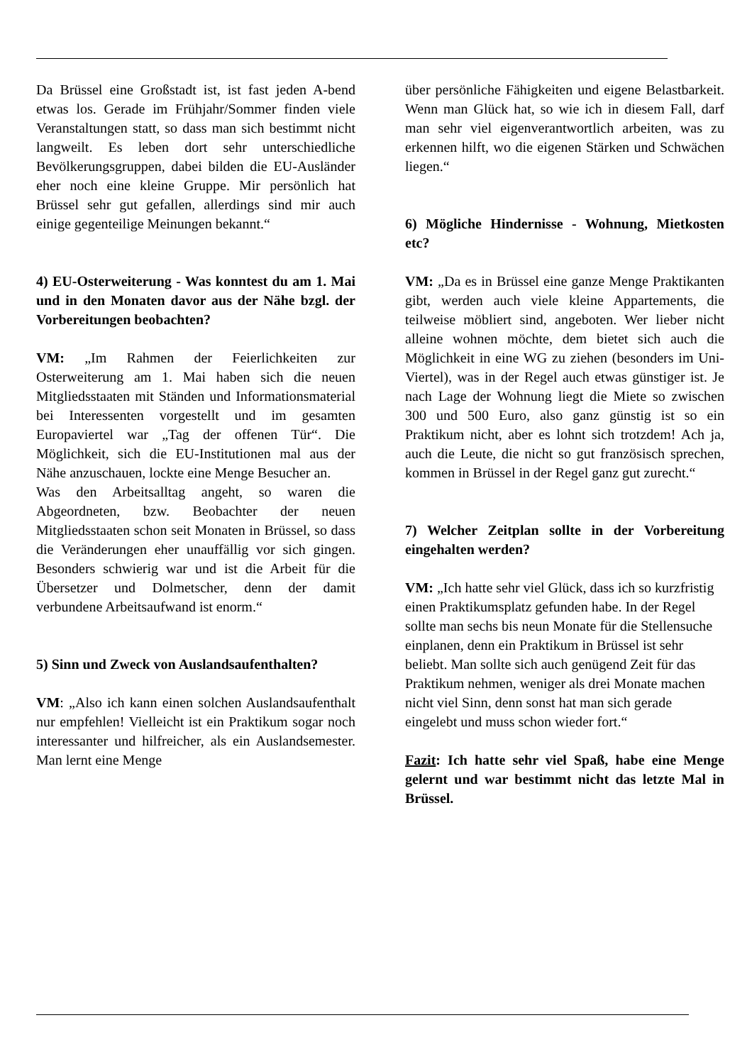Da Brüssel eine Großstadt ist, ist fast jeden A-bend etwas los. Gerade im Frühjahr/Sommer finden viele Veranstaltungen statt, so dass man sich bestimmt nicht langweilt. Es leben dort sehr unterschiedliche Bevölkerungsgruppen, dabei bilden die EU-Ausländer eher noch eine kleine Gruppe. Mir persönlich hat Brüssel sehr gut gefallen, allerdings sind mir auch einige gegenteilige Meinungen bekannt.“
4) EU-Osterweiterung - Was konntest du am 1. Mai und in den Monaten davor aus der Nähe bzgl. der Vorbereitungen beobachten?
VM: „Im Rahmen der Feierlichkeiten zur Osterweiterung am 1. Mai haben sich die neuen Mitgliedsstaaten mit Ständen und Informationsmaterial bei Interessenten vorgestellt und im gesamten Europaviertel war „Tag der offenen Tür“. Die Möglichkeit, sich die EU-Institutionen mal aus der Nähe anzuschauen, lockte eine Menge Besucher an.
Was den Arbeitsalltag angeht, so waren die Abgeordneten, bzw. Beobachter der neuen Mitgliedsstaaten schon seit Monaten in Brüssel, so dass die Veränderungen eher unauffällig vor sich gingen. Besonders schwierig war und ist die Arbeit für die Übersetzer und Dolmetscher, denn der damit verbundene Arbeitsaufwand ist enorm.“
5) Sinn und Zweck von Auslandsaufenthalten?
VM: „Also ich kann einen solchen Auslandsaufenthalt nur empfehlen! Vielleicht ist ein Praktikum sogar noch interessanter und hilfreicher, als ein Auslandsemester. Man lernt eine Menge
über persönliche Fähigkeiten und eigene Belastbarkeit. Wenn man Glück hat, so wie ich in diesem Fall, darf man sehr viel eigenverantwortlich arbeiten, was zu erkennen hilft, wo die eigenen Stärken und Schwächen liegen.“
6) Mögliche Hindernisse - Wohnung, Mietkosten etc?
VM: „Da es in Brüssel eine ganze Menge Praktikanten gibt, werden auch viele kleine Appartements, die teilweise möbliert sind, angeboten. Wer lieber nicht alleine wohnen möchte, dem bietet sich auch die Möglichkeit in eine WG zu ziehen (besonders im Uni-Viertel), was in der Regel auch etwas günstiger ist. Je nach Lage der Wohnung liegt die Miete so zwischen 300 und 500 Euro, also ganz günstig ist so ein Praktikum nicht, aber es lohnt sich trotzdem! Ach ja, auch die Leute, die nicht so gut französisch sprechen, kommen in Brüssel in der Regel ganz gut zurecht.“
7) Welcher Zeitplan sollte in der Vorbereitung eingehalten werden?
VM: „Ich hatte sehr viel Glück, dass ich so kurzfristig einen Praktikumsplatz gefunden habe. In der Regel sollte man sechs bis neun Monate für die Stellensuche einplanen, denn ein Praktikum in Brüssel ist sehr beliebt. Man sollte sich auch genügend Zeit für das Praktikum nehmen, weniger als drei Monate machen nicht viel Sinn, denn sonst hat man sich gerade eingelebt und muss schon wieder fort.“
Fazit: Ich hatte sehr viel Spaß, habe eine Menge gelernt und war bestimmt nicht das letzte Mal in Brüssel.